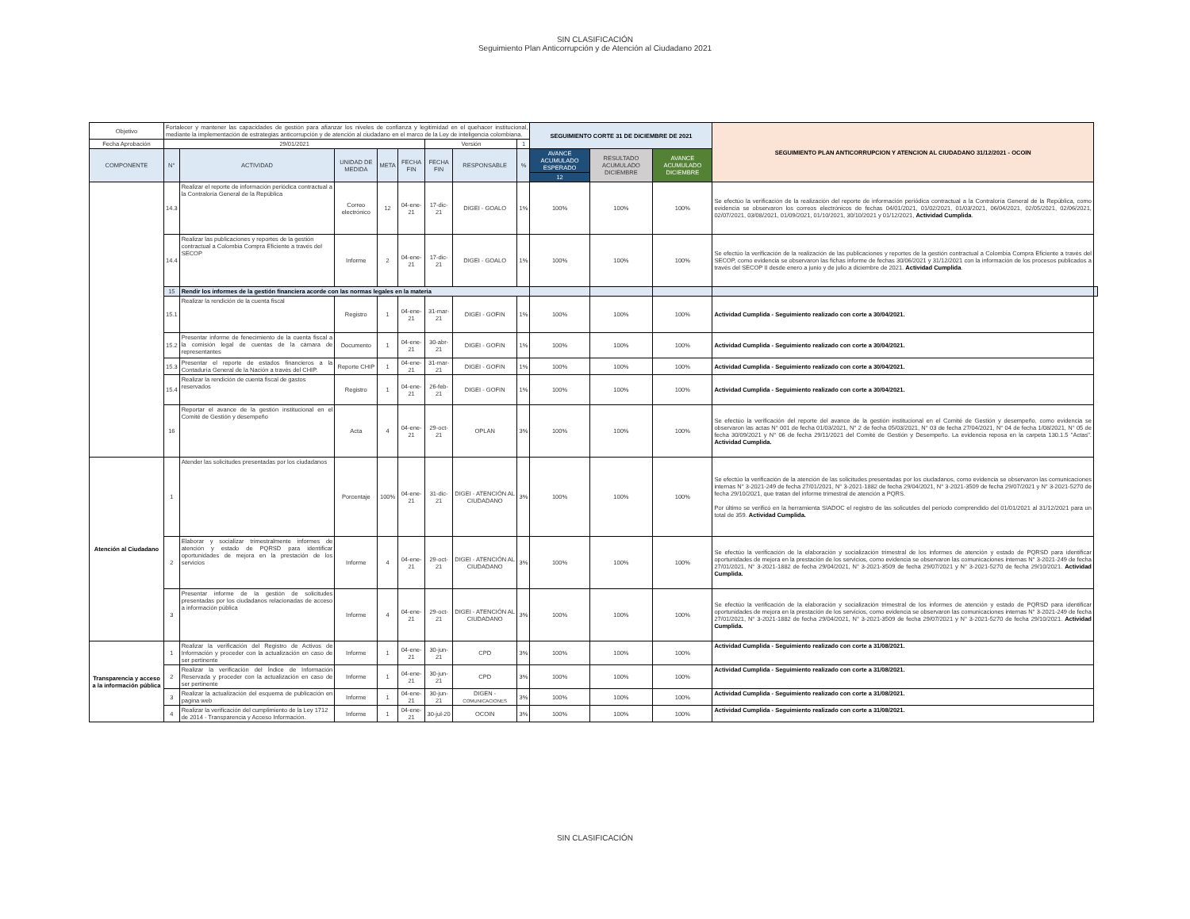SIN CLASIFICACIÓN
Seguimiento Plan Anticorrupción y de Atención al Ciudadano 2021
| Objetivo | Fortalecer y mantener las capacidades de gestión para afianzar los niveles de confianza y legitimidad en el quehacer institucional, mediante la implementación de estrategias anticorrupción y de atención al ciudadano en el marco de la Ley de inteligencia colombiana. | | | | | | | | SEGUIMIENTO CORTE 31 DE DICIEMBRE DE 2021 | | | SEGUIMIENTO PLAN ANTICORRUPCION Y ATENCION AL CIUDADANO 31/12/2021 - OCOIN | |
| Fecha Aprobación | 29/01/2021 | | | | | Versión | | 1 | | | | | |
| COMPONENTE | N° | ACTIVIDAD | UNIDAD DE MEDIDA | META | FECHA FIN | FECHA FIN | RESPONSABLE | % | AVANCE ACUMULADO ESPERADO | RESULTADO ACUMULADO DICIEMBRE | AVANCE ACUMULADO DICIEMBRE | | |
| | | | | | | | | | 12 | | | | |
| | 14.3 | Realizar el reporte de información periódica contractual a la Contraloría General de la República | Correo electrónico | 12 | 04-ene-21 | 17-dic-21 | DIGEI - GOALO | 1% | 100% | 100% | 100% | Se efectúo la verificación de la realización del reporte de información periódica contractual a la Contraloría General de la República, como evidencia se observaron los correos electrónicos de fechas 04/01/2021, 01/02/2021, 01/03/2021, 06/04/2021, 02/05/2021, 02/06/2021, 02/07/2021, 03/08/2021, 01/09/2021, 01/10/2021, 30/10/2021 y 01/12/2021, Actividad Cumplida . | |
| | 14.4 | Realizar las publicaciones y reportes de la gestión contractual a Colombia Compra Eficiente a través del SECOP | Informe | 2 | 04-ene-21 | 17-dic-21 | DIGEI - GOALO | 1% | 100% | 100% | 100% | Se efectúo la verificación de la realización de las publicaciones y reportes de la gestión contractual a Colombia Compra Eficiente a través del SECOP, como evidencia se observaron las fichas informe de fechas 30/06/2021 y 31/12/2021 con la información de los procesos publicados a través del SECOP II desde enero a junio y de julio a diciembre de 2021. Actividad Cumplida . | |
| | 15 | Rendir los informes de la gestión financiera acorde con las normas legales en la materia | | | | | | | | | | | |
| | 15.1 | Realizar la rendición de la cuenta fiscal | Registro | 1 | 04-ene-21 | 31-mar-21 | DIGEI - GOFIN | 1% | 100% | 100% | 100% | Actividad Cumplida - Seguimiento realizado con corte a 30/04/2021. | |
| | 15.2 | Presentar informe de fenecimiento de la cuenta fiscal a la comisión legal de cuentas de la cámara de representantes | Documento | 1 | 04-ene-21 | 30-abr-21 | DIGEI - GOFIN | 1% | 100% | 100% | 100% | Actividad Cumplida - Seguimiento realizado con corte a 30/04/2021. | |
| | 15.3 | Presentar el reporte de estados financieros a la Contaduría General de la Nación a través del CHIP. | Reporte CHIP | 1 | 04-ene-21 | 31-mar-21 | DIGEI - GOFIN | 1% | 100% | 100% | 100% | Actividad Cumplida - Seguimiento realizado con corte a 30/04/2021. | |
| | 15.4 | Realizar la rendición de cuenta fiscal de gastos reservados | Registro | 1 | 04-ene-21 | 26-feb-21 | DIGEI - GOFIN | 1% | 100% | 100% | 100% | Actividad Cumplida - Seguimiento realizado con corte a 30/04/2021. | |
| | 16 | Reportar el avance de la gestión institucional en el Comité de Gestión y desempeño | Acta | 4 | 04-ene-21 | 29-oct-21 | OPLAN | 3% | 100% | 100% | 100% | Se efectúo la verificación del reporte del avance de la gestión institucional en el Comité de Gestión y desempeño, como evidencia se observaron las actas N° 001 de fecha 01/03/2021, N° 2 de fecha 05/03/2021, N° 03 de fecha 27/04/2021, N° 04 de fecha 1/08/2021, N° 05 de fecha 30/09/2021 y N° 06 de fecha 29/11/2021 del Comité de Gestión y Desempeño. La evidencia reposa en la carpeta 130.1.5 "Actas". Actividad Cumplida. | |
| Atención al Ciudadano | 1 | Atender las solicitudes presentadas por los ciudadanos | Porcentaje | 100% | 04-ene-21 | 31-dic-21 | DIGEI - ATENCIÓN AL CIUDADANO | 3% | 100% | 100% | 100% | Se efectúo la verificación de la atención de las solicitudes presentadas por los ciudadanos, como evidencia se observaron las comunicaciones internas N° 3-2021-249 de fecha 27/01/2021, N° 3-2021-1882 de fecha 29/04/2021, N° 3-2021-3509 de fecha 29/07/2021 y N° 3-2021-5270 de fecha 29/10/2021, que tratan del informe trimestral de atención a PQRS. Por último se verificó en la herramienta SIADOC el registro de las solicutdes del período comprendido del 01/01/2021 al 31/12/2021 para un total de 359. Actividad Cumplida. | |
| | 2 | Elaborar y socializar trimestralmente informes de atención y estado de PQRSD para identificar oportunidades de mejora en la prestación de los servicios | Informe | 4 | 04-ene-21 | 29-oct-21 | DIGEI - ATENCIÓN AL CIUDADANO | 3% | 100% | 100% | 100% | Se efectúo la verificación de la elaboración y socialización trimestral de los informes de atención y estado de PQRSD para identificar oportunidades de mejora en la prestación de los servicios, como evidencia se observaron las comunicaciones internas N° 3-2021-249 de fecha 27/01/2021, N° 3-2021-1882 de fecha 29/04/2021, N° 3-2021-3509 de fecha 29/07/2021 y N° 3-2021-5270 de fecha 29/10/2021. Actividad Cumplida. | |
| | 3 | Presentar informe de la gestión de solicitudes presentadas por los ciudadanos relacionadas de acceso a información pública | Informe | 4 | 04-ene-21 | 29-oct-21 | DIGEI - ATENCIÓN AL CIUDADANO | 3% | 100% | 100% | 100% | Se efectúo la verificación de la elaboración y socialización trimestral de los informes de atención y estado de PQRSD para identificar oportunidades de mejora en la prestación de los servicios, como evidencia se observaron las comunicaciones internas N° 3-2021-249 de fecha 27/01/2021, N° 3-2021-1882 de fecha 29/04/2021, N° 3-2021-3509 de fecha 29/07/2021 y N° 3-2021-5270 de fecha 29/10/2021. Actividad Cumplida. | |
| Transparencia y acceso a la información pública | 1 | Realizar la verificación del Registro de Activos de Información y proceder con la actualización en caso de ser pertinente | Informe | 1 | 04-ene-21 | 30-jun-21 | CPD | 3% | 100% | 100% | 100% | Actividad Cumplida - Seguimiento realizado con corte a 31/08/2021. | |
| | 2 | Realizar la verificación del Índice de Información Reservada y proceder con la actualización en caso de ser pertinente | Informe | 1 | 04-ene-21 | 30-jun-21 | CPD | 3% | 100% | 100% | 100% | Actividad Cumplida - Seguimiento realizado con corte a 31/08/2021. | |
| | 3 | Realizar la actualización del esquema de publicación en pagina web | Informe | 1 | 04-ene-21 | 30-jun-21 | DIGEN - COMUNICACIONES | 3% | 100% | 100% | 100% | Actividad Cumplida - Seguimiento realizado con corte a 31/08/2021. | |
| | 4 | Realizar la verificación del cumplimiento de la Ley 1712 de 2014 - Transparencia y Acceso Información. | Informe | 1 | 04-ene-21 | 30-jul-20 | OCOIN | 3% | 100% | 100% | 100% | Actividad Cumplida - Seguimiento realizado con corte a 31/08/2021. | |
SIN CLASIFICACIÓN